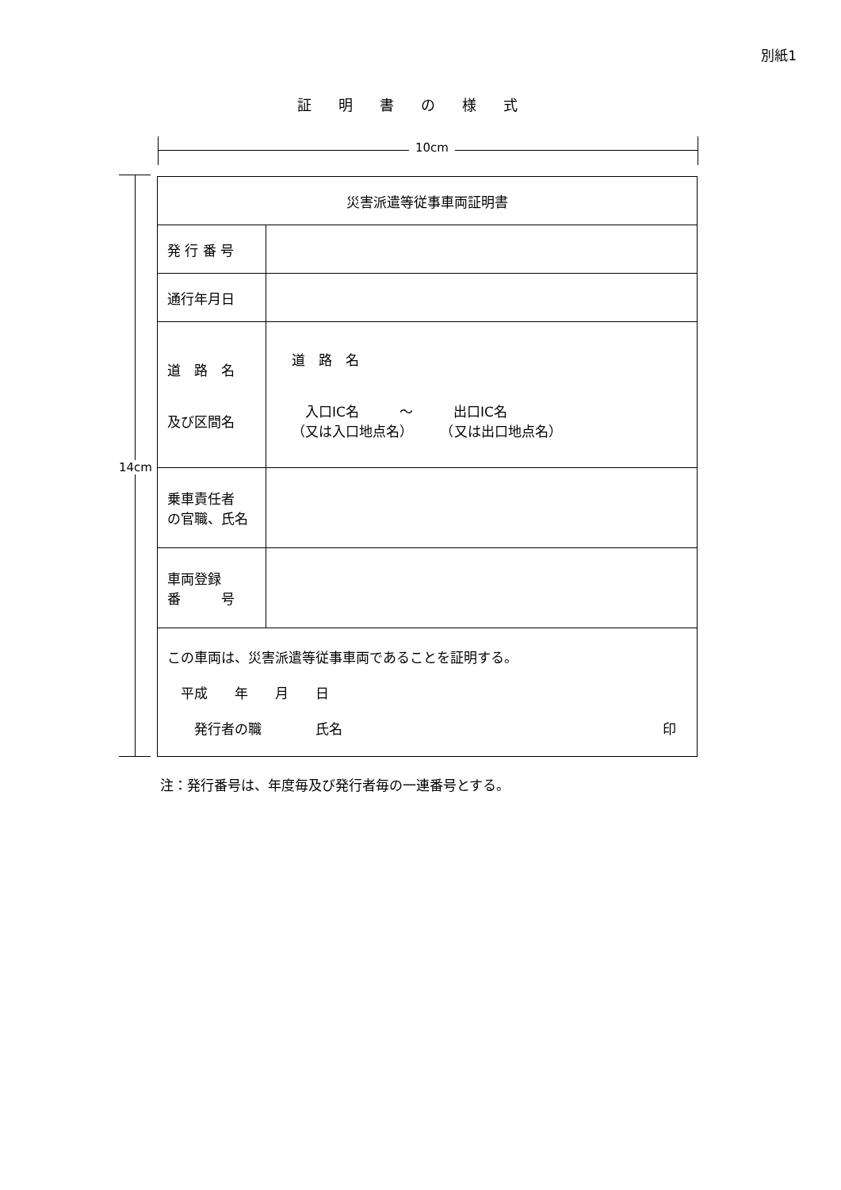別紙1
証明書の様式
10cm
14cm
| 災害派遣等従事車両証明書 | |
| 発 行 番 号 | |
| 通行年月日 | |
| 道 路 名 及び区間名 | 道 路 名 入口IC名 ～ 出口IC名 （又は入口地点名） （又は出口地点名） |
| 乗車責任者 の官職、氏名 | |
| 車両登録 番 号 | |
| この車両は、災害派遣等従事車両であることを証明する。 平成 年 月 日 発行者の職 氏名 印 | |
注：発行番号は、年度毎及び発行者毎の一連番号とする。